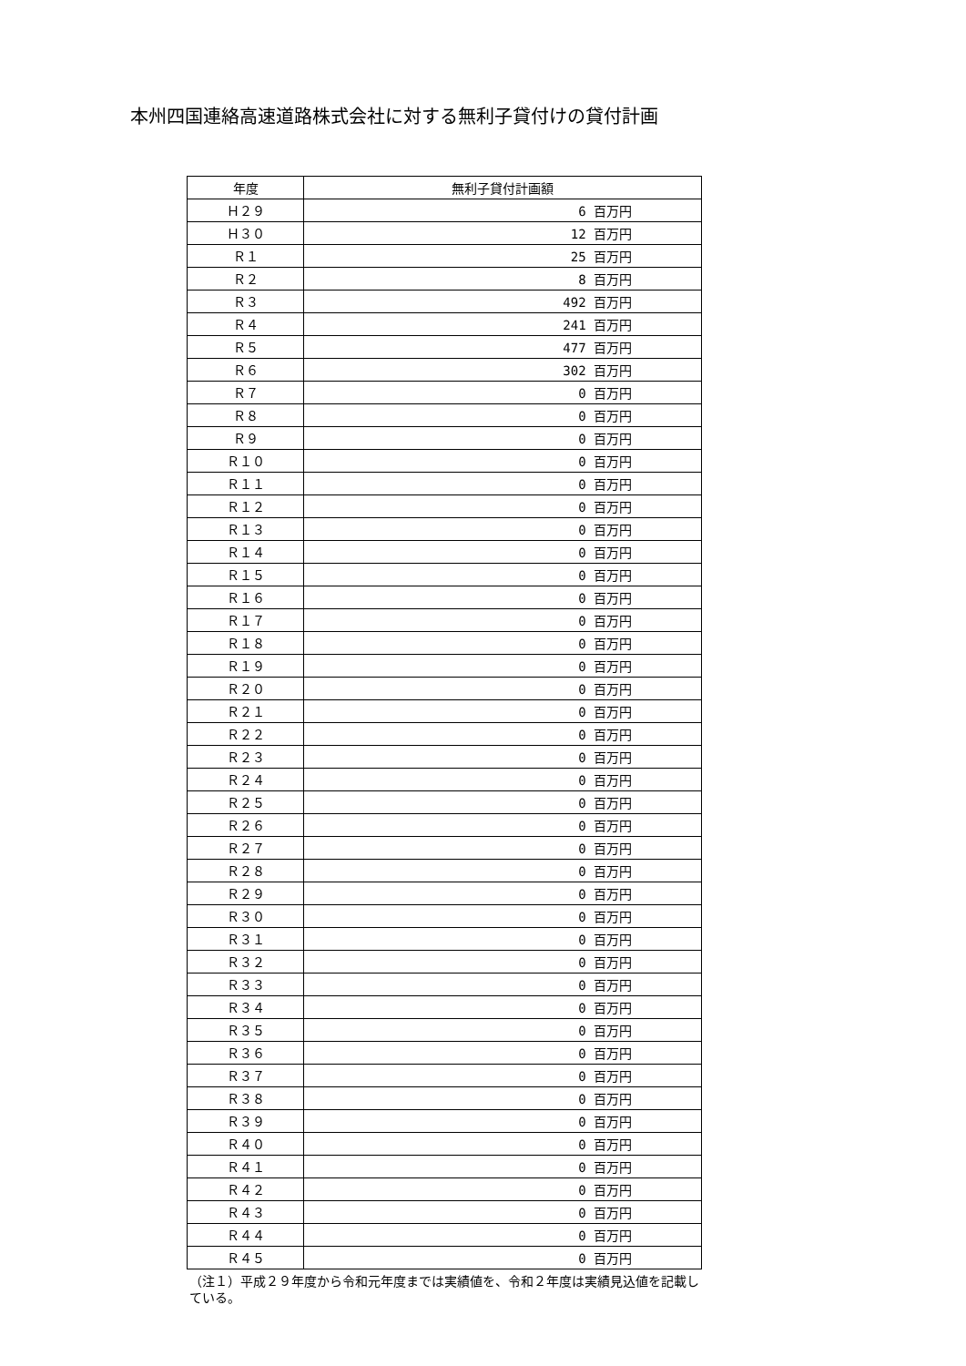本州四国連絡高速道路株式会社に対する無利子貸付けの貸付計画
| 年度 | 無利子貸付計画額 |
| --- | --- |
| Ｈ２９ | 6 百万円 |
| Ｈ３０ | 12 百万円 |
| Ｒ１ | 25 百万円 |
| Ｒ２ | 8 百万円 |
| Ｒ３ | 492 百万円 |
| Ｒ４ | 241 百万円 |
| Ｒ５ | 477 百万円 |
| Ｒ６ | 302 百万円 |
| Ｒ７ | 0 百万円 |
| Ｒ８ | 0 百万円 |
| Ｒ９ | 0 百万円 |
| Ｒ１０ | 0 百万円 |
| Ｒ１１ | 0 百万円 |
| Ｒ１２ | 0 百万円 |
| Ｒ１３ | 0 百万円 |
| Ｒ１４ | 0 百万円 |
| Ｒ１５ | 0 百万円 |
| Ｒ１６ | 0 百万円 |
| Ｒ１７ | 0 百万円 |
| Ｒ１８ | 0 百万円 |
| Ｒ１９ | 0 百万円 |
| Ｒ２０ | 0 百万円 |
| Ｒ２１ | 0 百万円 |
| Ｒ２２ | 0 百万円 |
| Ｒ２３ | 0 百万円 |
| Ｒ２４ | 0 百万円 |
| Ｒ２５ | 0 百万円 |
| Ｒ２６ | 0 百万円 |
| Ｒ２７ | 0 百万円 |
| Ｒ２８ | 0 百万円 |
| Ｒ２９ | 0 百万円 |
| Ｒ３０ | 0 百万円 |
| Ｒ３１ | 0 百万円 |
| Ｒ３２ | 0 百万円 |
| Ｒ３３ | 0 百万円 |
| Ｒ３４ | 0 百万円 |
| Ｒ３５ | 0 百万円 |
| Ｒ３６ | 0 百万円 |
| Ｒ３７ | 0 百万円 |
| Ｒ３８ | 0 百万円 |
| Ｒ３９ | 0 百万円 |
| Ｒ４０ | 0 百万円 |
| Ｒ４１ | 0 百万円 |
| Ｒ４２ | 0 百万円 |
| Ｒ４３ | 0 百万円 |
| Ｒ４４ | 0 百万円 |
| Ｒ４５ | 0 百万円 |
（注１）平成２９年度から令和元年度までは実績値を、令和２年度は実績見込値を記載している。